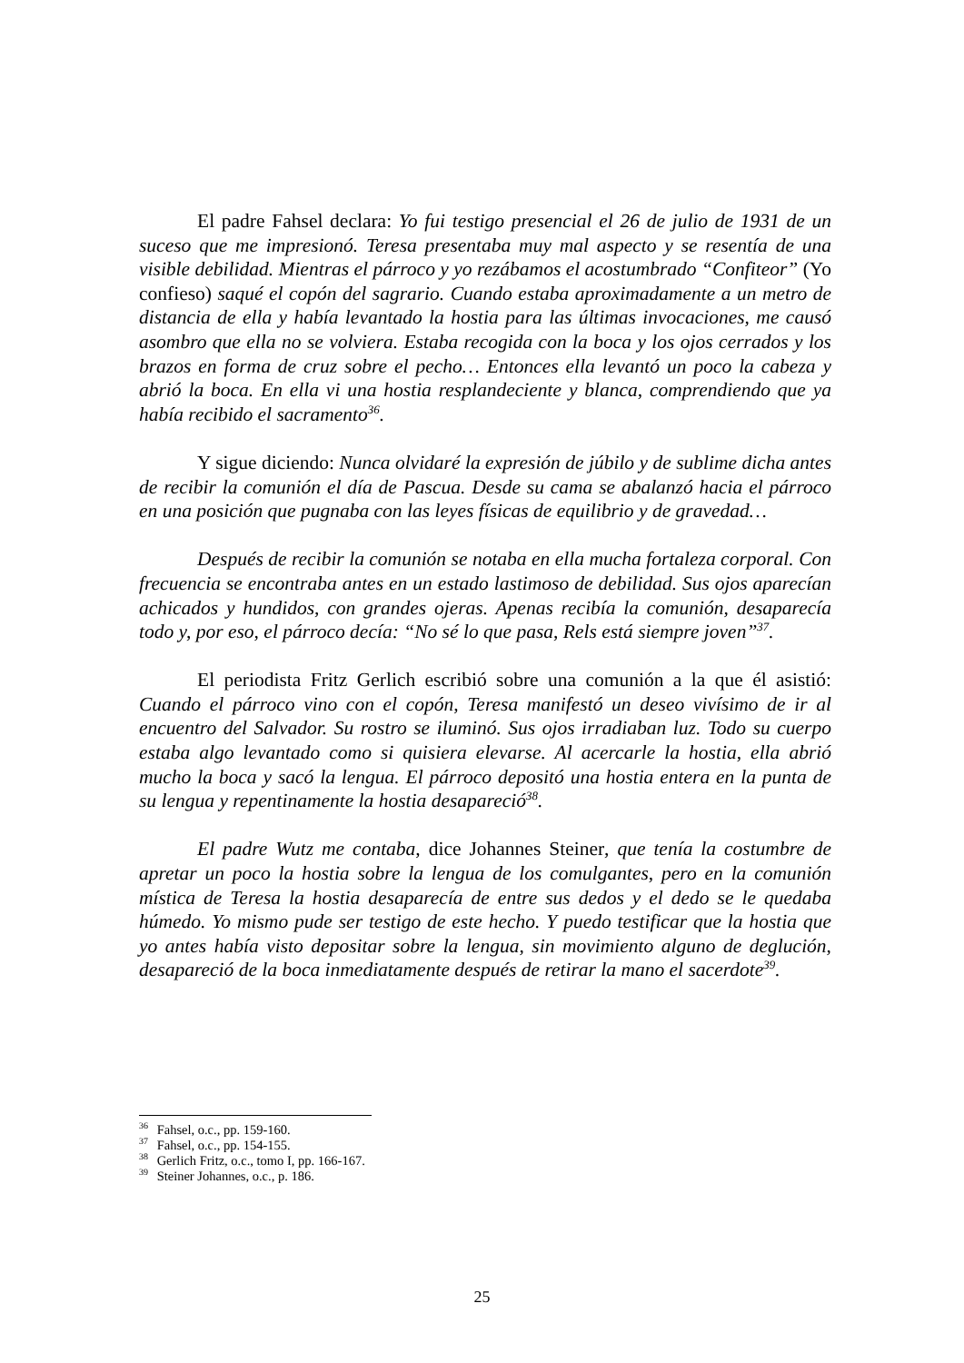El padre Fahsel declara: Yo fui testigo presencial el 26 de julio de 1931 de un suceso que me impresionó. Teresa presentaba muy mal aspecto y se resentía de una visible debilidad. Mientras el párroco y yo rezábamos el acostumbrado “Confiteor” (Yo confieso) saqué el copón del sagrario. Cuando estaba aproximadamente a un metro de distancia de ella y había levantado la hostia para las últimas invocaciones, me causó asombro que ella no se volviera. Estaba recogida con la boca y los ojos cerrados y los brazos en forma de cruz sobre el pecho… Entonces ella levantó un poco la cabeza y abrió la boca. En ella vi una hostia resplandeciente y blanca, comprendiendo que ya había recibido el sacramento<sup>36</sup>.
Y sigue diciendo: Nunca olvidaré la expresión de júbilo y de sublime dicha antes de recibir la comunión el día de Pascua. Desde su cama se abalanzó hacia el párroco en una posición que pugnaba con las leyes físicas de equilibrio y de gravedad…
Después de recibir la comunión se notaba en ella mucha fortaleza corporal. Con frecuencia se encontraba antes en un estado lastimoso de debilidad. Sus ojos aparecían achicados y hundidos, con grandes ojeras. Apenas recibía la comunión, desaparecía todo y, por eso, el párroco decía: “No sé lo que pasa, Rels está siempre joven”<sup>37</sup>.
El periodista Fritz Gerlich escribió sobre una comunión a la que él asistió: Cuando el párroco vino con el copón, Teresa manifestó un deseo vivísimo de ir al encuentro del Salvador. Su rostro se iluminó. Sus ojos irradiaban luz. Todo su cuerpo estaba algo levantado como si quisiera elevarse. Al acercarle la hostia, ella abrió mucho la boca y sacó la lengua. El párroco depositó una hostia entera en la punta de su lengua y repentinamente la hostia desapareció<sup>38</sup>.
El padre Wutz me contaba, dice Johannes Steiner, que tenía la costumbre de apretar un poco la hostia sobre la lengua de los comulgantes, pero en la comunión mística de Teresa la hostia desaparecía de entre sus dedos y el dedo se le quedaba húmedo. Yo mismo pude ser testigo de este hecho. Y puedo testificar que la hostia que yo antes había visto depositar sobre la lengua, sin movimiento alguno de deglución, desapareció de la boca inmediatamente después de retirar la mano el sacerdote<sup>39</sup>.
<sup>36</sup> Fahsel, o.c., pp. 159-160.
<sup>37</sup> Fahsel, o.c., pp. 154-155.
<sup>38</sup> Gerlich Fritz, o.c., tomo I, pp. 166-167.
<sup>39</sup> Steiner Johannes, o.c., p. 186.
25